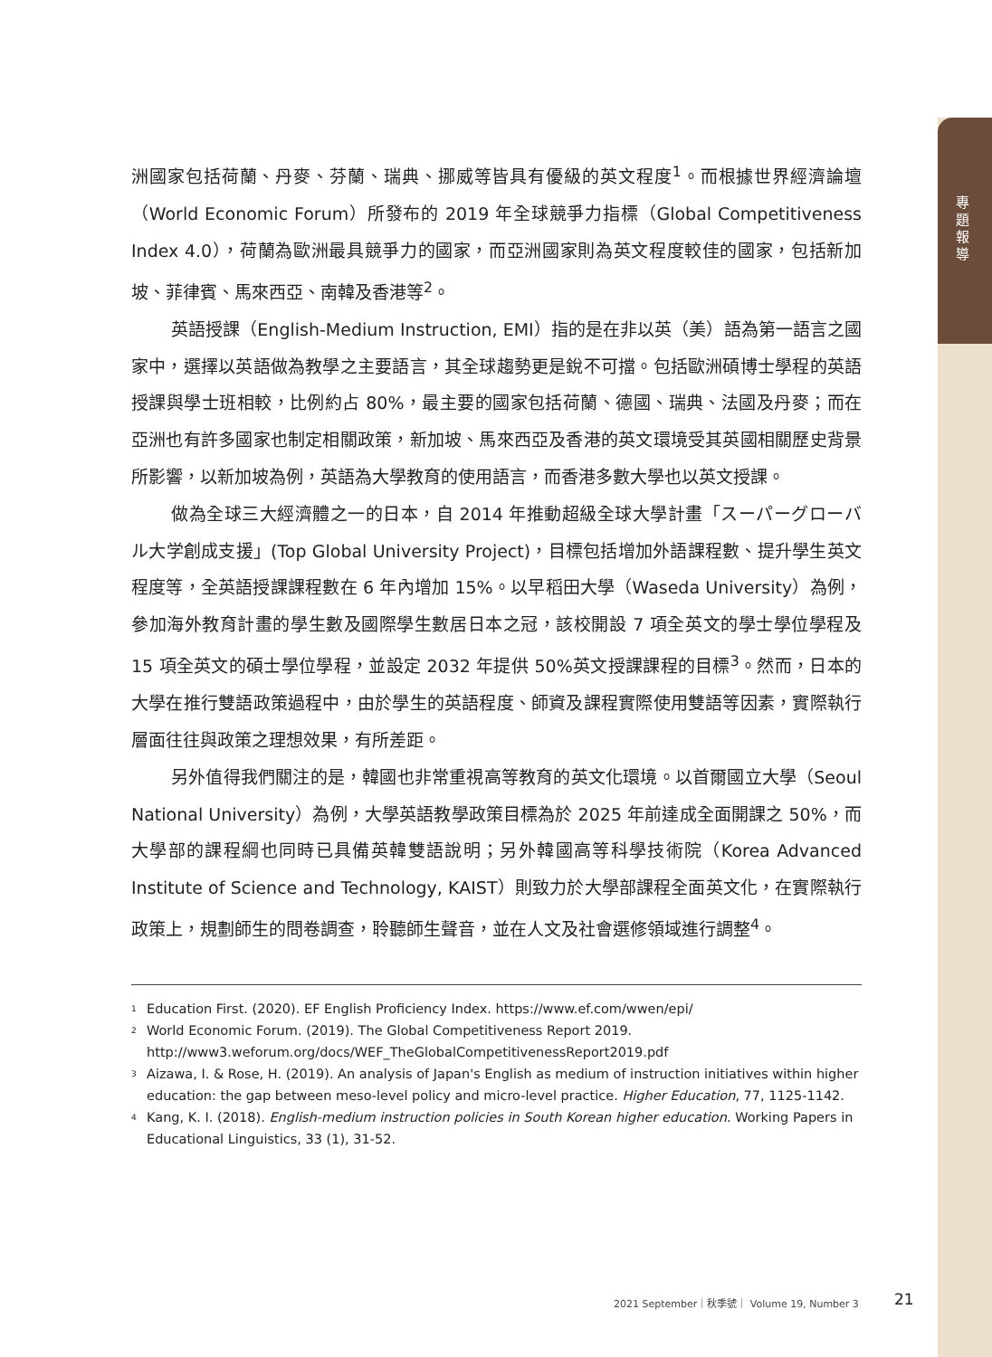專題報導
洲國家包括荷蘭、丹麥、芬蘭、瑞典、挪威等皆具有優級的英文程度<sup>1</sup>。而根據世界經濟論壇（World Economic Forum）所發布的 2019 年全球競爭力指標（Global Competitiveness Index 4.0），荷蘭為歐洲最具競爭力的國家，而亞洲國家則為英文程度較佳的國家，包括新加坡、菲律賓、馬來西亞、南韓及香港等<sup>2</sup>。
英語授課（English-Medium Instruction, EMI）指的是在非以英（美）語為第一語言之國家中，選擇以英語做為教學之主要語言，其全球趨勢更是銳不可擋。包括歐洲碩博士學程的英語授課與學士班相較，比例約占 80%，最主要的國家包括荷蘭、德國、瑞典、法國及丹麥；而在亞洲也有許多國家也制定相關政策，新加坡、馬來西亞及香港的英文環境受其英國相關歷史背景所影響，以新加坡為例，英語為大學教育的使用語言，而香港多數大學也以英文授課。
做為全球三大經濟體之一的日本，自 2014 年推動超級全球大學計畫「スーパーグローバル大学創成支援」(Top Global University Project)，目標包括增加外語課程數、提升學生英文程度等，全英語授課課程數在 6 年內增加 15%。以早稻田大學（Waseda University）為例，參加海外教育計畫的學生數及國際學生數居日本之冠，該校開設 7 項全英文的學士學位學程及 15 項全英文的碩士學位學程，並設定 2032 年提供 50%英文授課課程的目標<sup>3</sup>。然而，日本的大學在推行雙語政策過程中，由於學生的英語程度、師資及課程實際使用雙語等因素，實際執行層面往往與政策之理想效果，有所差距。
另外值得我們關注的是，韓國也非常重視高等教育的英文化環境。以首爾國立大學（Seoul National University）為例，大學英語教學政策目標為於 2025 年前達成全面開課之 50%，而大學部的課程綱也同時已具備英韓雙語說明；另外韓國高等科學技術院（Korea Advanced Institute of Science and Technology, KAIST）則致力於大學部課程全面英文化，在實際執行政策上，規劃師生的問卷調查，聆聽師生聲音，並在人文及社會選修領域進行調整<sup>4</sup>。
<sup>1</sup> Education First. (2020). EF English Proficiency Index. https://www.ef.com/wwen/epi/
<sup>2</sup> World Economic Forum. (2019). The Global Competitiveness Report 2019.
http://www3.weforum.org/docs/WEF_TheGlobalCompetitivenessReport2019.pdf
<sup>3</sup> Aizawa, I. & Rose, H. (2019). An analysis of Japan's English as medium of instruction initiatives within higher education: the gap between meso-level policy and micro-level practice. Higher Education, 77, 1125-1142.
<sup>4</sup> Kang, K. I. (2018). English-medium instruction policies in South Korean higher education. Working Papers in Educational Linguistics, 33 (1), 31-52.
2021 September｜秋季號｜ Volume 19, Number 3
21